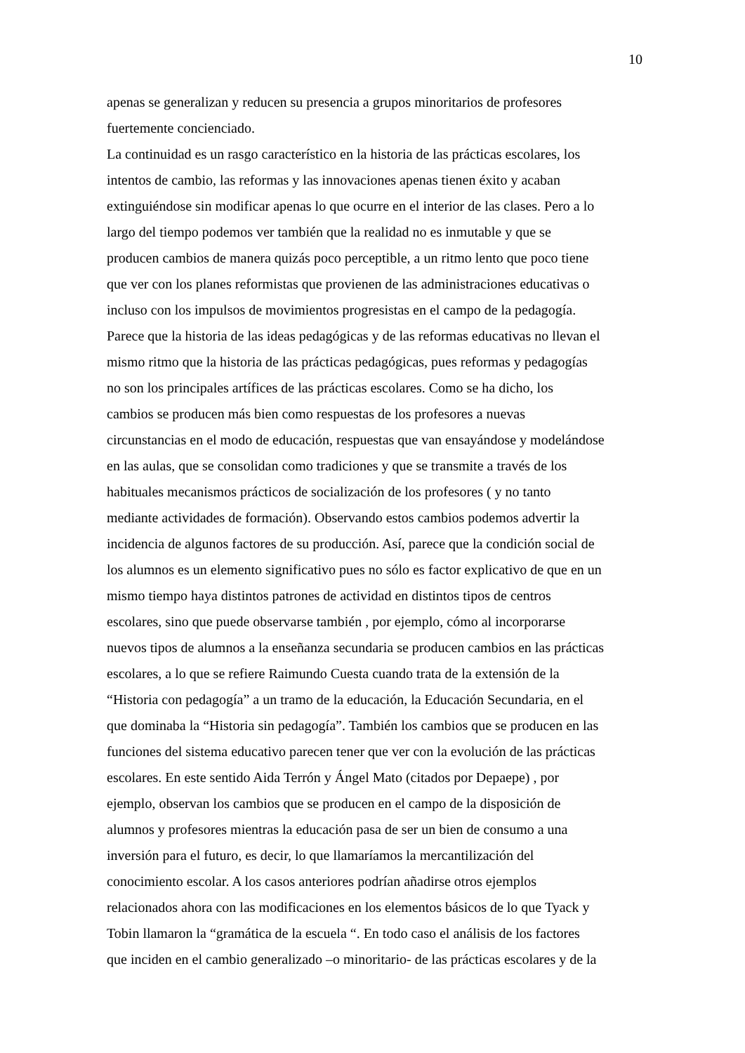10
apenas se generalizan y reducen su presencia a grupos minoritarios de profesores
fuertemente concienciado.
La continuidad es un rasgo característico en la historia de las prácticas escolares, los
intentos de cambio, las reformas y las innovaciones apenas tienen éxito y acaban
extinguiéndose sin modificar apenas lo que ocurre en el interior de las clases. Pero a lo
largo del tiempo podemos ver también que la realidad no es inmutable y que se
producen cambios de manera quizás poco perceptible, a un ritmo lento que poco tiene
que ver con los planes reformistas que provienen de las administraciones educativas o
incluso con los impulsos de movimientos progresistas en el campo de la pedagogía.
Parece que la historia de las ideas pedagógicas y de las reformas educativas no llevan el
mismo ritmo que la historia de las prácticas pedagógicas, pues reformas y pedagogías
no son los principales artífices de las prácticas escolares. Como se ha dicho, los
cambios se producen más bien como respuestas de los profesores a nuevas
circunstancias en el modo de educación, respuestas que van ensayándose y modelándose
en las aulas, que se consolidan como tradiciones y que se transmite a través de los
habituales mecanismos prácticos de socialización de los profesores ( y no tanto
mediante actividades de formación). Observando estos cambios podemos advertir la
incidencia de algunos factores de su producción. Así, parece que la condición social de
los alumnos es un elemento significativo pues no sólo es factor explicativo de que en un
mismo tiempo haya distintos patrones de actividad en distintos tipos de centros
escolares, sino que puede observarse también , por ejemplo, cómo al incorporarse
nuevos tipos de alumnos a la enseñanza secundaria se producen cambios en las prácticas
escolares, a lo que se refiere Raimundo Cuesta cuando trata de la extensión de la
“Historia con pedagogía” a un tramo de la educación, la Educación Secundaria, en el
que dominaba la “Historia sin pedagogía”. También los cambios que se producen en las
funciones del sistema educativo parecen tener que ver con la evolución de las prácticas
escolares. En este sentido Aida Terrón y Ángel Mato (citados por Depaepe) , por
ejemplo, observan los cambios que se producen en el campo de la disposición de
alumnos y profesores mientras la educación pasa de ser un bien de consumo a una
inversión para el futuro, es decir, lo que llamaríamos la mercantilización del
conocimiento escolar. A los casos anteriores podrían añadirse otros ejemplos
relacionados ahora con las modificaciones en los elementos básicos de lo que Tyack y
Tobin llamaron la “gramática de la escuela “. En todo caso el análisis de los factores
que inciden en el cambio generalizado –o minoritario- de las prácticas escolares y de la